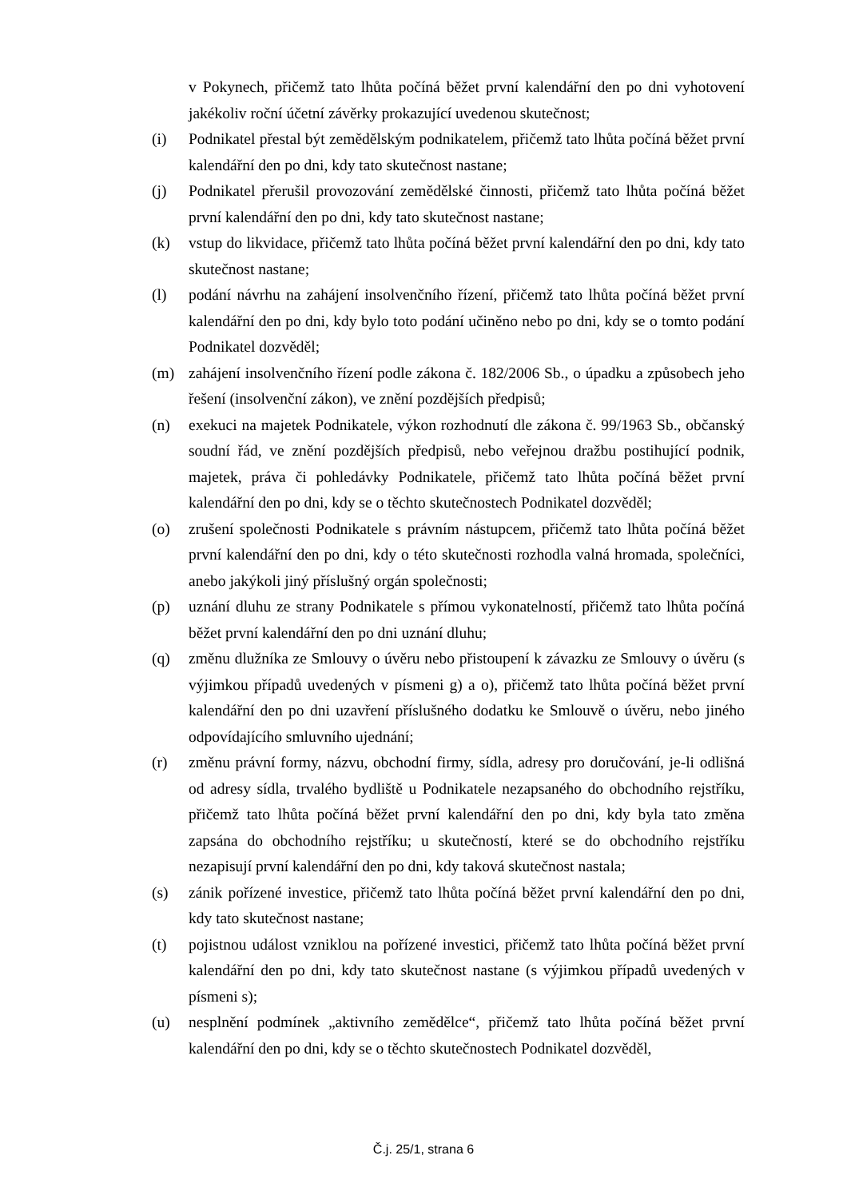v Pokynech, přičemž tato lhůta počíná běžet první kalendářní den po dni vyhotovení jakékoliv roční účetní závěrky prokazující uvedenou skutečnost;
(i) Podnikatel přestal být zemědělským podnikatelem, přičemž tato lhůta počíná běžet první kalendářní den po dni, kdy tato skutečnost nastane;
(j) Podnikatel přerušil provozování zemědělské činnosti, přičemž tato lhůta počíná běžet první kalendářní den po dni, kdy tato skutečnost nastane;
(k) vstup do likvidace, přičemž tato lhůta počíná běžet první kalendářní den po dni, kdy tato skutečnost nastane;
(l) podání návrhu na zahájení insolvenčního řízení, přičemž tato lhůta počíná běžet první kalendářní den po dni, kdy bylo toto podání učiněno nebo po dni, kdy se o tomto podání Podnikatel dozvěděl;
(m) zahájení insolvenčního řízení podle zákona č. 182/2006 Sb., o úpadku a způsobech jeho řešení (insolvenční zákon), ve znění pozdějších předpisů;
(n) exekuci na majetek Podnikatele, výkon rozhodnutí dle zákona č. 99/1963 Sb., občanský soudní řád, ve znění pozdějších předpisů, nebo veřejnou dražbu postihující podnik, majetek, práva či pohledávky Podnikatele, přičemž tato lhůta počíná běžet první kalendářní den po dni, kdy se o těchto skutečnostech Podnikatel dozvěděl;
(o) zrušení společnosti Podnikatele s právním nástupcem, přičemž tato lhůta počíná běžet první kalendářní den po dni, kdy o této skutečnosti rozhodla valná hromada, společníci, anebo jakýkoli jiný příslušný orgán společnosti;
(p) uznání dluhu ze strany Podnikatele s přímou vykonatelností, přičemž tato lhůta počíná běžet první kalendářní den po dni uznání dluhu;
(q) změnu dlužníka ze Smlouvy o úvěru nebo přistoupení k závazku ze Smlouvy o úvěru (s výjimkou případů uvedených v písmeni g) a o), přičemž tato lhůta počíná běžet první kalendářní den po dni uzavření příslušného dodatku ke Smlouvě o úvěru, nebo jiného odpovídajícího smluvního ujednání;
(r) změnu právní formy, názvu, obchodní firmy, sídla, adresy pro doručování, je-li odlišná od adresy sídla, trvalého bydliště u Podnikatele nezapsaného do obchodního rejstříku, přičemž tato lhůta počíná běžet první kalendářní den po dni, kdy byla tato změna zapsána do obchodního rejstříku; u skutečností, které se do obchodního rejstříku nezapisují první kalendářní den po dni, kdy taková skutečnost nastala;
(s) zánik pořízené investice, přičemž tato lhůta počíná běžet první kalendářní den po dni, kdy tato skutečnost nastane;
(t) pojistnou událost vzniklou na pořízené investici, přičemž tato lhůta počíná běžet první kalendářní den po dni, kdy tato skutečnost nastane (s výjimkou případů uvedených v písmeni s);
(u) nesplnění podmínek „aktivního zemědělce“, přičemž tato lhůta počíná běžet první kalendářní den po dni, kdy se o těchto skutečnostech Podnikatel dozvěděl,
Č.j. 25/1, strana 6